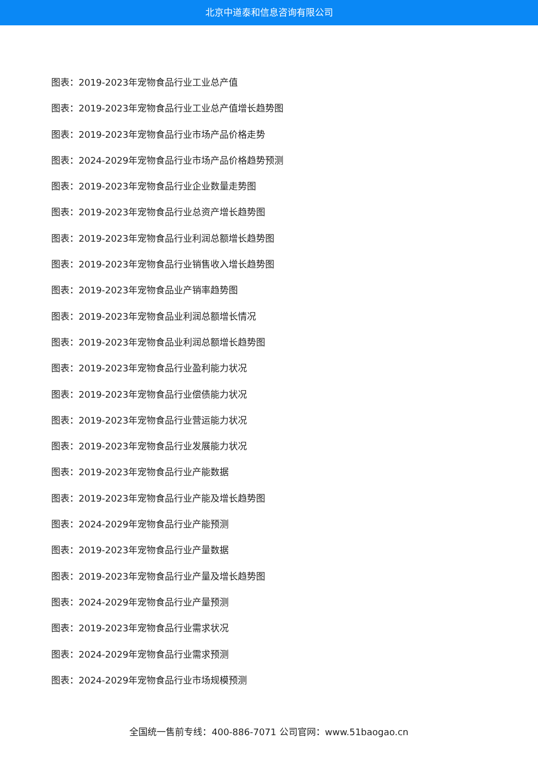北京中道泰和信息咨询有限公司
图表：2019-2023年宠物食品行业工业总产值
图表：2019-2023年宠物食品行业工业总产值增长趋势图
图表：2019-2023年宠物食品行业市场产品价格走势
图表：2024-2029年宠物食品行业市场产品价格趋势预测
图表：2019-2023年宠物食品行业企业数量走势图
图表：2019-2023年宠物食品行业总资产增长趋势图
图表：2019-2023年宠物食品行业利润总额增长趋势图
图表：2019-2023年宠物食品行业销售收入增长趋势图
图表：2019-2023年宠物食品业产销率趋势图
图表：2019-2023年宠物食品业利润总额增长情况
图表：2019-2023年宠物食品业利润总额增长趋势图
图表：2019-2023年宠物食品行业盈利能力状况
图表：2019-2023年宠物食品行业偿债能力状况
图表：2019-2023年宠物食品行业营运能力状况
图表：2019-2023年宠物食品行业发展能力状况
图表：2019-2023年宠物食品行业产能数据
图表：2019-2023年宠物食品行业产能及增长趋势图
图表：2024-2029年宠物食品行业产能预测
图表：2019-2023年宠物食品行业产量数据
图表：2019-2023年宠物食品行业产量及增长趋势图
图表：2024-2029年宠物食品行业产量预测
图表：2019-2023年宠物食品行业需求状况
图表：2024-2029年宠物食品行业需求预测
图表：2024-2029年宠物食品行业市场规模预测
全国统一售前专线：400-886-7071 公司官网：www.51baogao.cn